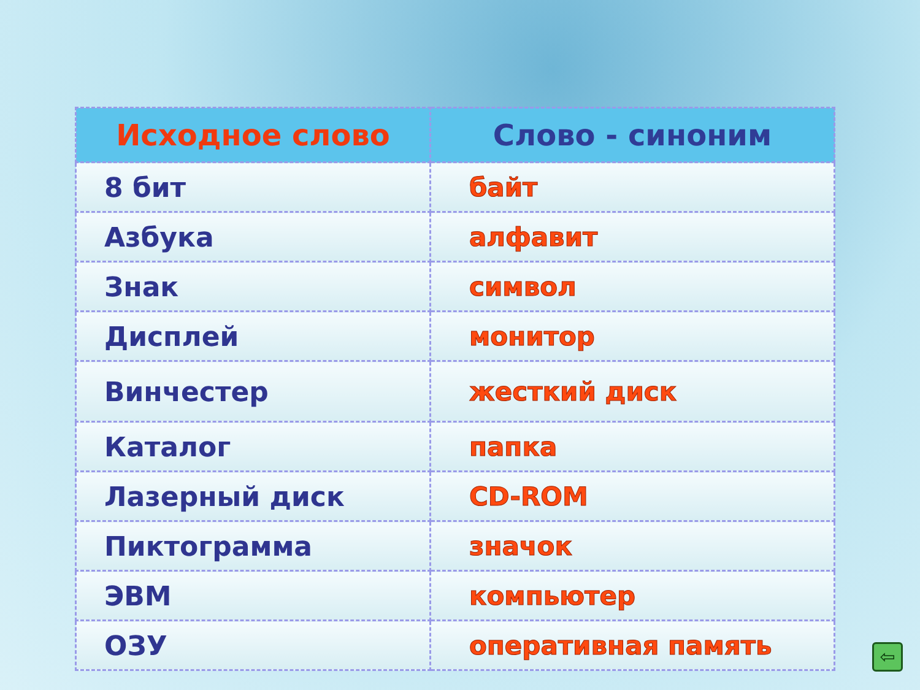| Исходное слово | Слово - синоним |
| --- | --- |
| 8 бит | байт |
| Азбука | алфавит |
| Знак | символ |
| Дисплей | монитор |
| Винчестер | жесткий диск |
| Каталог | папка |
| Лазерный диск | CD-ROM |
| Пиктограмма | значок |
| ЭВМ | компьютер |
| ОЗУ | оперативная память |
⇦